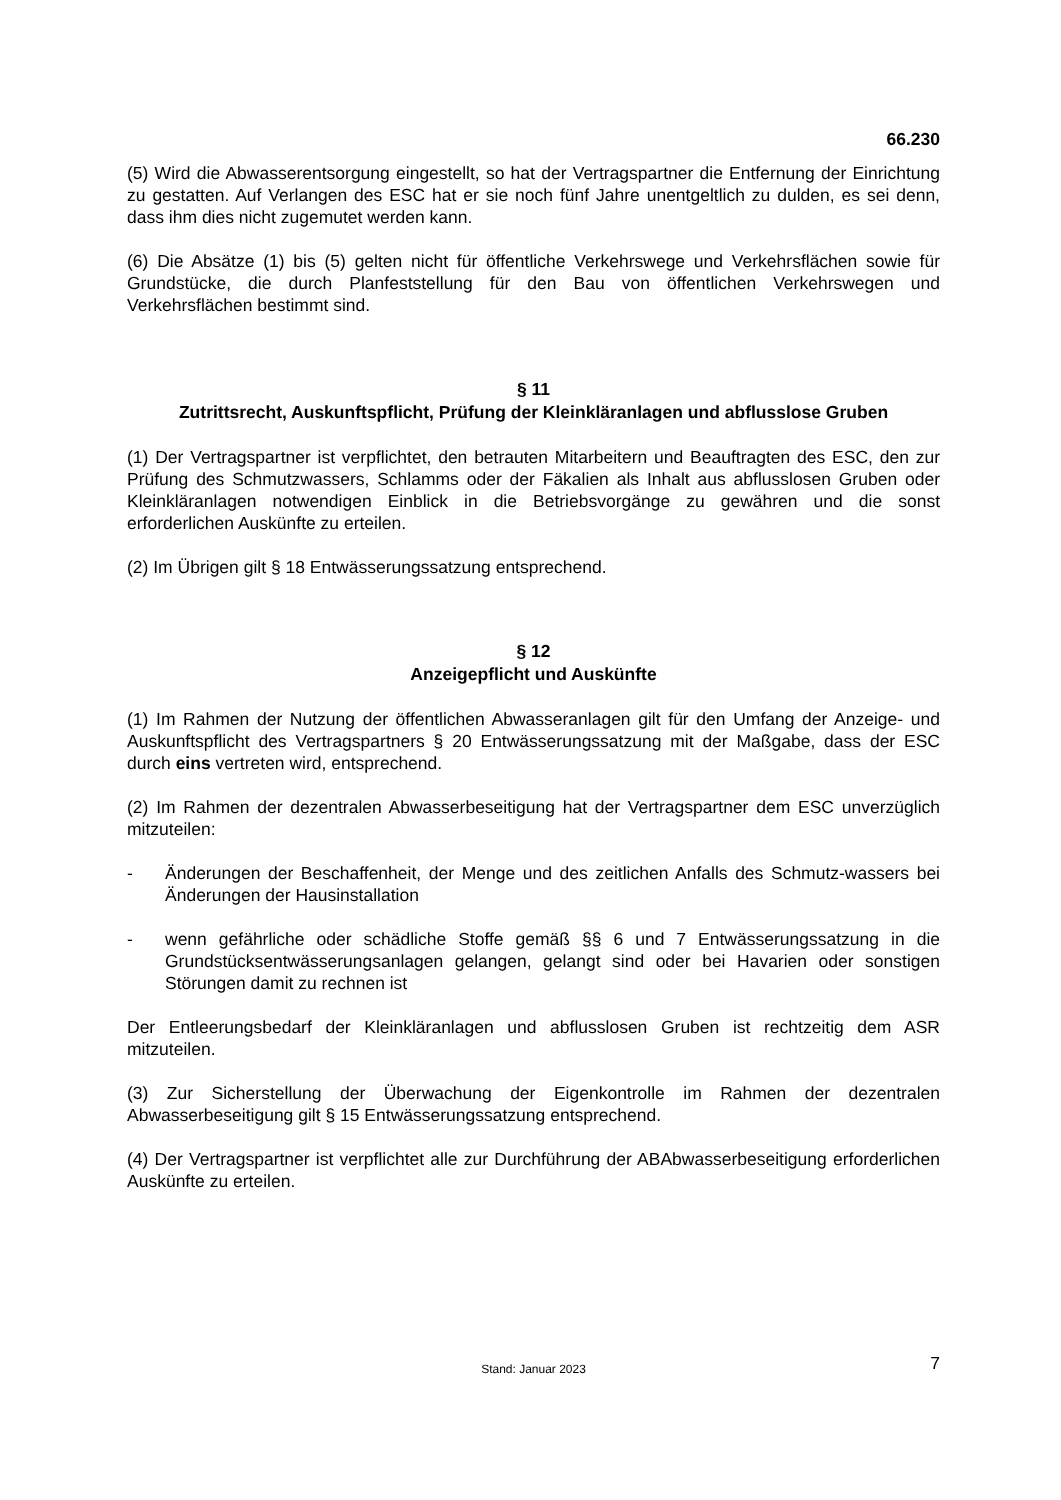66.230
(5) Wird die Abwasserentsorgung eingestellt, so hat der Vertragspartner die Entfernung der Einrichtung zu gestatten. Auf Verlangen des ESC hat er sie noch fünf Jahre unentgeltlich zu dulden, es sei denn, dass ihm dies nicht zugemutet werden kann.
(6) Die Absätze (1) bis (5) gelten nicht für öffentliche Verkehrswege und Verkehrsflächen sowie für Grundstücke, die durch Planfeststellung für den Bau von öffentlichen Verkehrswegen und Verkehrsflächen bestimmt sind.
§ 11
Zutrittsrecht, Auskunftspflicht, Prüfung der Kleinkläranlagen und abflusslose Gruben
(1) Der Vertragspartner ist verpflichtet, den betrauten Mitarbeitern und Beauftragten des ESC, den zur Prüfung des Schmutzwassers, Schlamms oder der Fäkalien als Inhalt aus abflusslosen Gruben oder Kleinkläranlagen notwendigen Einblick in die Betriebsvorgänge zu gewähren und die sonst erforderlichen Auskünfte zu erteilen.
(2) Im Übrigen gilt § 18 Entwässerungssatzung entsprechend.
§ 12
Anzeigepflicht und Auskünfte
(1) Im Rahmen der Nutzung der öffentlichen Abwasseranlagen gilt für den Umfang der Anzeige- und Auskunftspflicht des Vertragspartners § 20 Entwässerungssatzung mit der Maßgabe, dass der ESC durch eins vertreten wird, entsprechend.
(2) Im Rahmen der dezentralen Abwasserbeseitigung hat der Vertragspartner dem ESC unverzüglich mitzuteilen:
- Änderungen der Beschaffenheit, der Menge und des zeitlichen Anfalls des Schmutz-wassers bei Änderungen der Hausinstallation
- wenn gefährliche oder schädliche Stoffe gemäß §§ 6 und 7 Entwässerungssatzung in die Grundstücksentwässerungsanlagen gelangen, gelangt sind oder bei Havarien oder sonstigen Störungen damit zu rechnen ist
Der Entleerungsbedarf der Kleinkläranlagen und abflusslosen Gruben ist rechtzeitig dem ASR mitzuteilen.
(3) Zur Sicherstellung der Überwachung der Eigenkontrolle im Rahmen der dezentralen Abwasserbeseitigung gilt § 15 Entwässerungssatzung entsprechend.
(4) Der Vertragspartner ist verpflichtet alle zur Durchführung der ABAbwasserbeseitigung erforderlichen Auskünfte zu erteilen.
Stand: Januar 2023 7